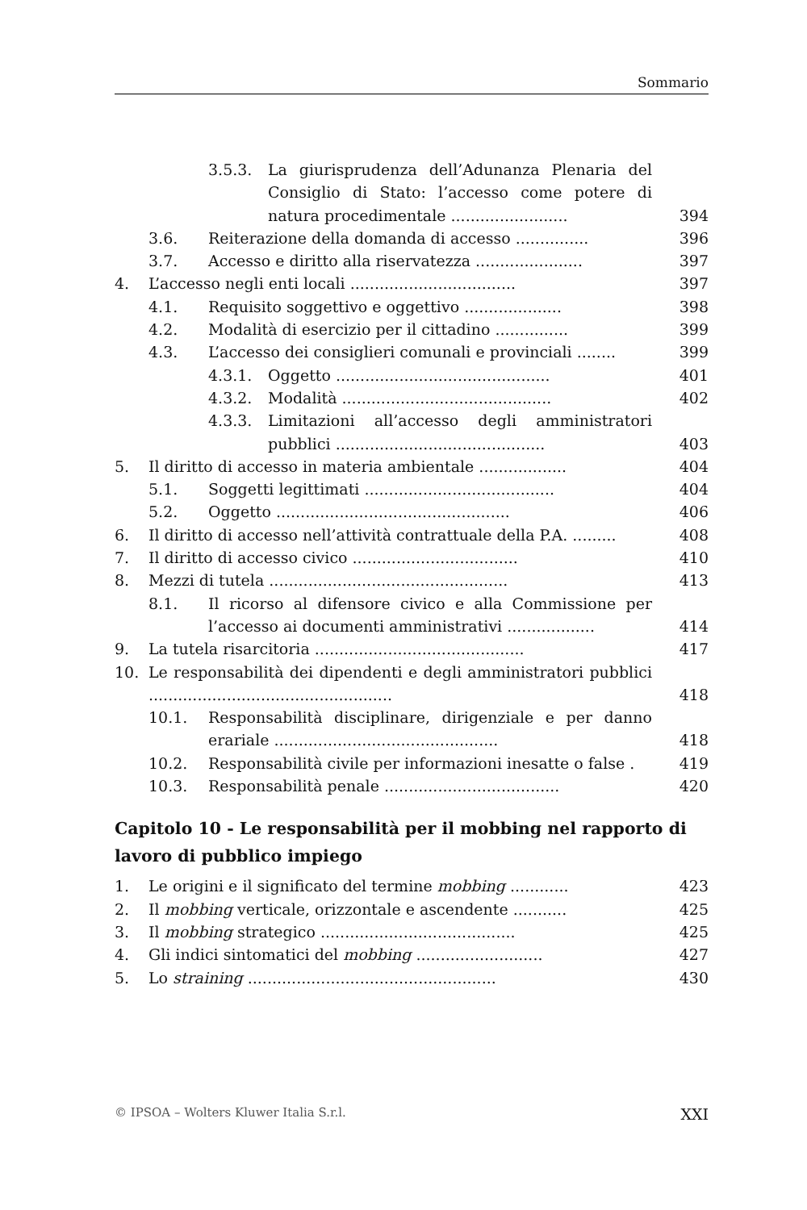Sommario
3.5.3. La giurisprudenza dell’Adunanza Plenaria del Consiglio di Stato: l’accesso come potere di natura procedimentale ........................ 394
3.6. Reiterazione della domanda di accesso ............... 396
3.7. Accesso e diritto alla riservatezza ...................... 397
4. L’accesso negli enti locali .................................. 397
4.1. Requisito soggettivo e oggettivo .................... 398
4.2. Modalità di esercizio per il cittadino ............... 399
4.3. L’accesso dei consiglieri comunali e provinciali ........ 399
4.3.1. Oggetto ............................................ 401
4.3.2. Modalità ........................................... 402
4.3.3. Limitazioni all’accesso degli amministratori pubblici ........................................... 403
5. Il diritto di accesso in materia ambientale .................. 404
5.1. Soggetti legittimati ....................................... 404
5.2. Oggetto ................................................ 406
6. Il diritto di accesso nell’attività contrattuale della P.A. ......... 408
7. Il diritto di accesso civico .................................. 410
8. Mezzi di tutela ................................................. 413
8.1. Il ricorso al difensore civico e alla Commissione per l’accesso ai documenti amministrativi .................. 414
9. La tutela risarcitoria ........................................... 417
10. Le responsabilità dei dipendenti e degli amministratori pubblici .................................................. 418
10.1. Responsabilità disciplinare, dirigenziale e per danno erariale .............................................. 418
10.2. Responsabilità civile per informazioni inesatte o false . 419
10.3. Responsabilità penale .................................... 420
Capitolo 10 - Le responsabilità per il mobbing nel rapporto di lavoro di pubblico impiego
1. Le origini e il significato del termine mobbing ............ 423
2. Il mobbing verticale, orizzontale e ascendente ........... 425
3. Il mobbing strategico ........................................ 425
4. Gli indici sintomatici del mobbing .......................... 427
5. Lo straining ................................................... 430
© IPSOA – Wolters Kluwer Italia S.r.l. XXI